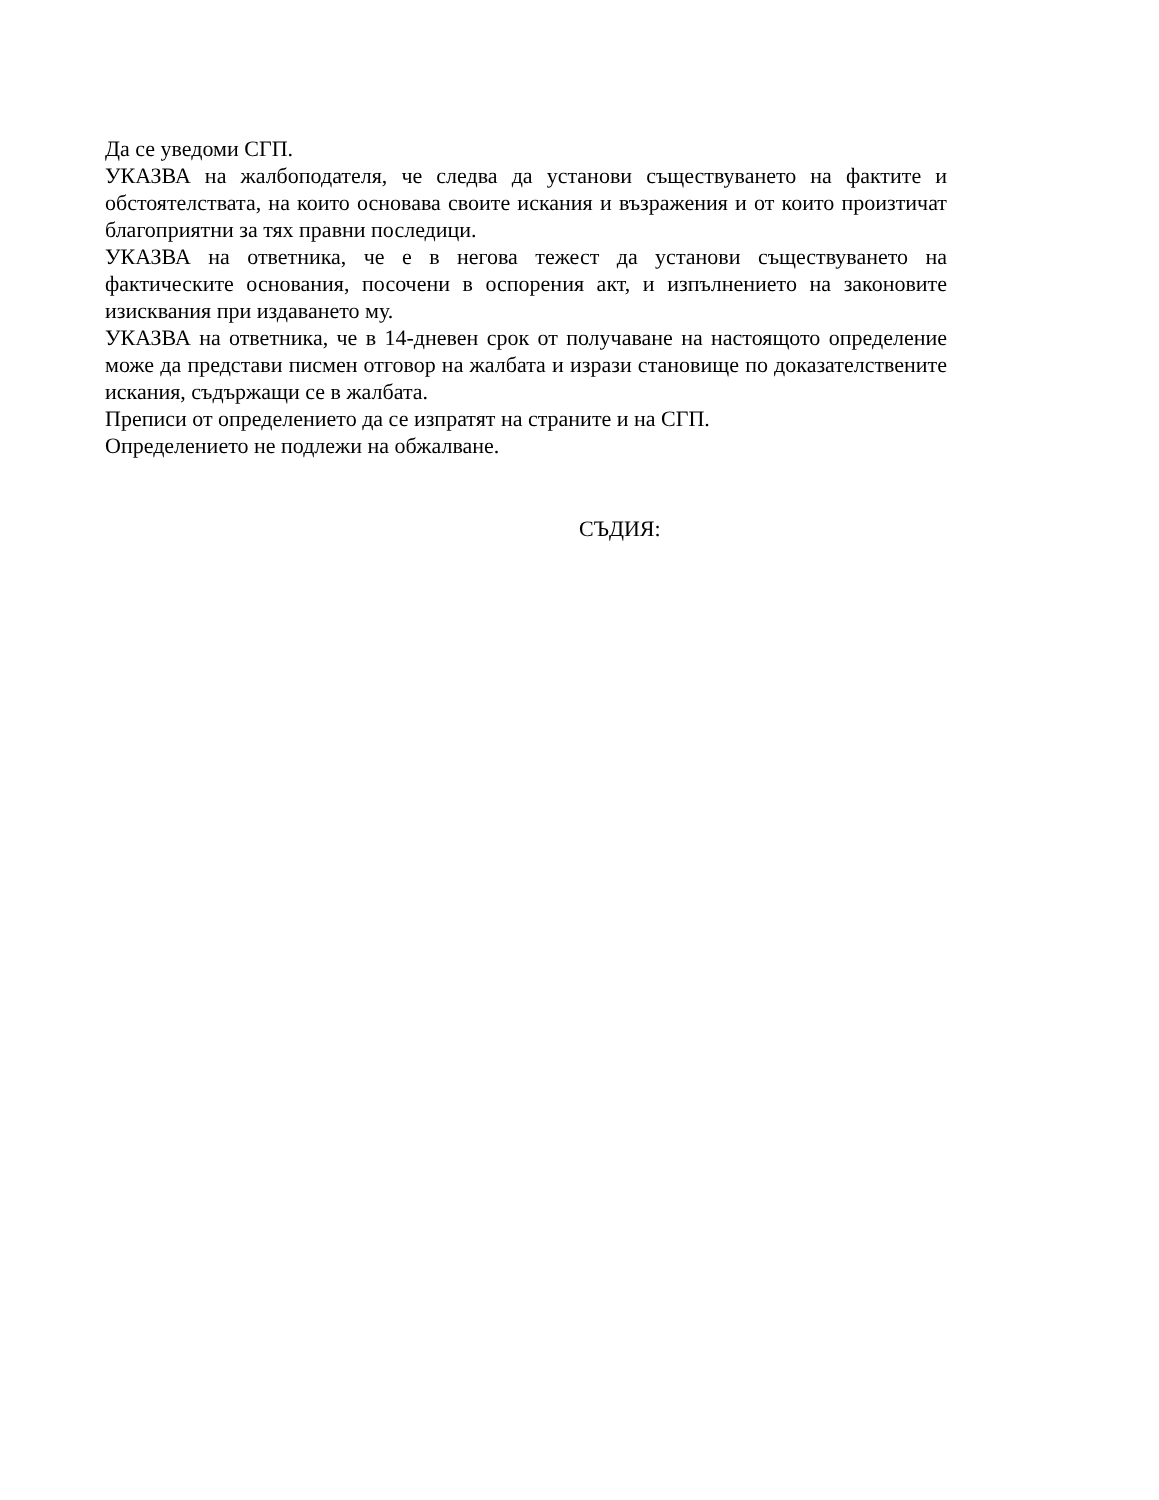Да се уведоми СГП.
УКАЗВА на жалбоподателя, че следва да установи съществуването на фактите и обстоятелствата, на които основава своите искания и възражения и от които произтичат благоприятни за тях правни последици.
УКАЗВА на ответника, че е в негова тежест да установи съществуването на фактическите основания, посочени в оспорения акт, и изпълнението на законовите изисквания при издаването му.
УКАЗВА на ответника, че в 14-дневен срок от получаване на настоящото определение може да представи писмен отговор на жалбата и изрази становище по доказателствените искания, съдържащи се в жалбата.
Преписи от определението да се изпратят на страните и на СГП.
Определението не подлежи на обжалване.
СЪДИЯ: